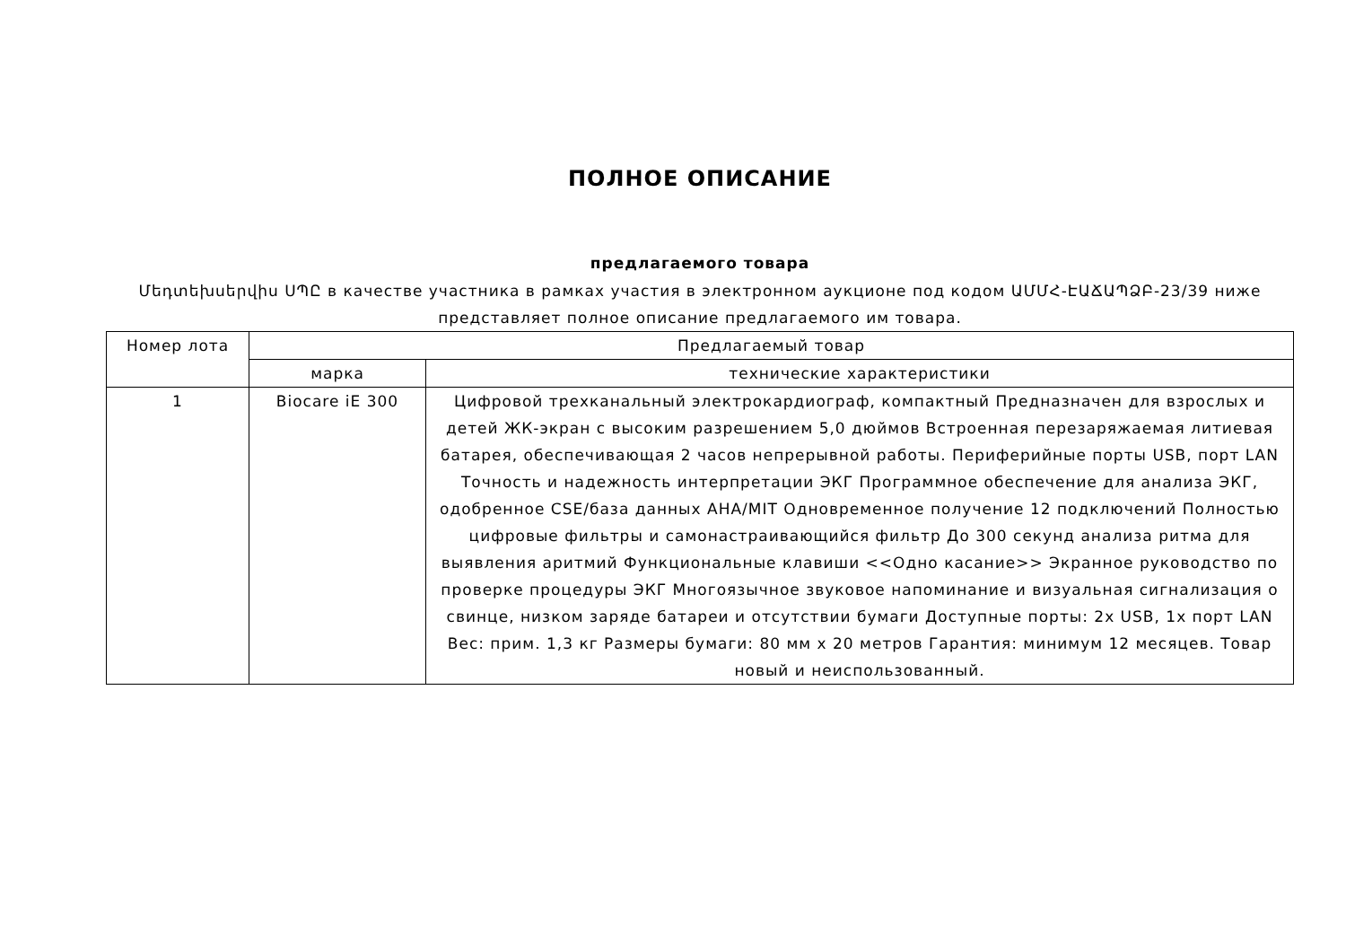ПОЛНОЕ ОПИСАНИЕ
предлагаемого товара
Մեդտեխսերվիս ՍՊԸ в качестве участника в рамках участия в электронном аукционе под кодом ԱՄՄՀ-ԷԱՃԱՊՁԲ-23/39 ниже представляет полное описание предлагаемого им товара.
| Номер лота | Предлагаемый товар | |
| --- | --- | --- |
| | марка | технические характеристики |
| 1 | Biocare iE 300 | Цифровой трехканальный электрокардиограф, компактный Предназначен для взрослых и детей ЖК-экран с высоким разрешением 5,0 дюймов Встроенная перезаряжаемая литиевая батарея, обеспечивающая 2 часов непрерывной работы. Периферийные порты USB, порт LAN Точность и надежность интерпретации ЭКГ Программное обеспечение для анализа ЭКГ, одобренное CSE/база данных AHA/MIT Одновременное получение 12 подключений Полностью цифровые фильтры и самонастраивающийся фильтр До 300 секунд анализа ритма для выявления аритмий Функциональные клавиши <<Одно касание>> Экранное руководство по проверке процедуры ЭКГ Многоязычное звуковое напоминание и визуальная сигнализация о свинце, низком заряде батареи и отсутствии бумаги Доступные порты: 2x USB, 1x порт LAN Вес: прим. 1,3 кг Размеры бумаги: 80 мм x 20 метров Гарантия: минимум 12 месяцев. Товар новый и неиспользованный. |